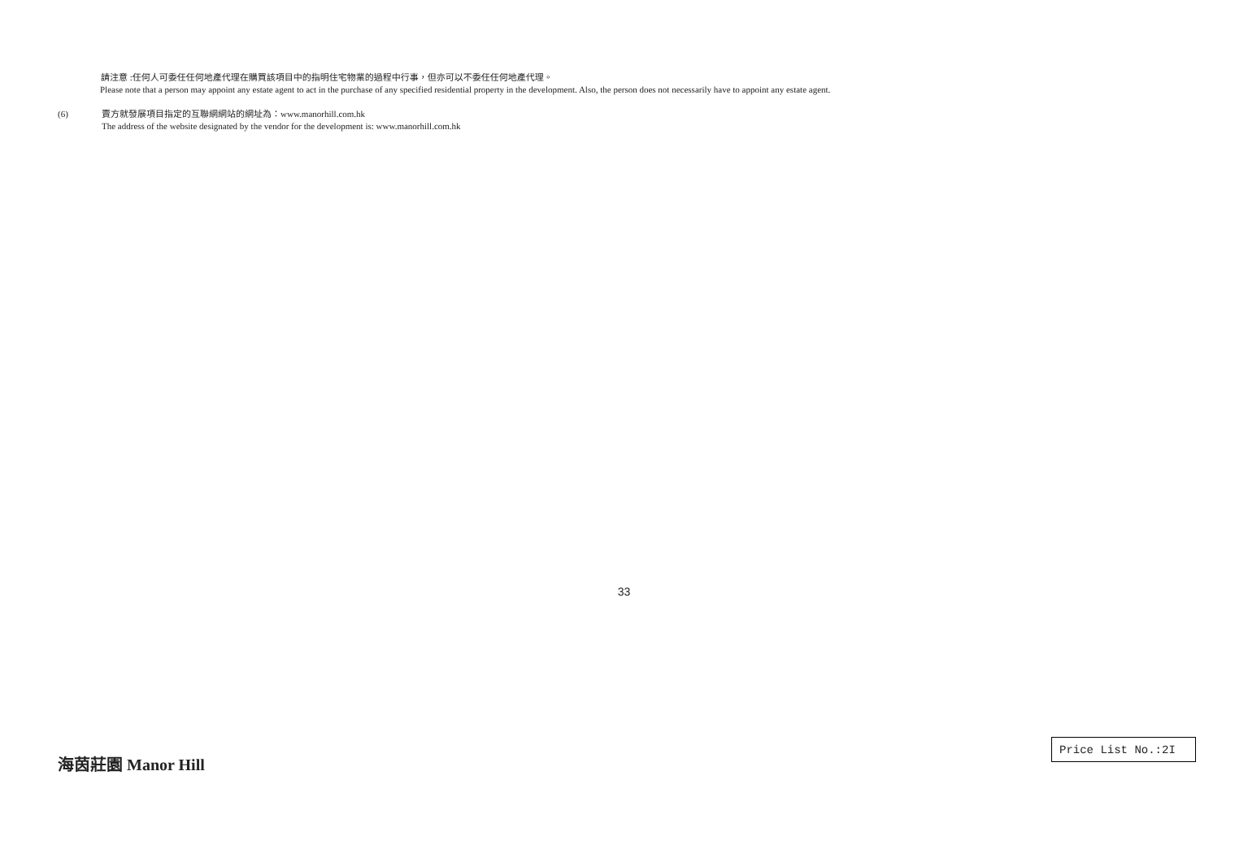請注意 :任何人可委任任何地產代理在購買該項目中的指明住宅物業的過程中行事，但亦可以不委任任何地產代理。
Please note that a person may appoint any estate agent to act in the purchase of any specified residential property in the development. Also, the person does not necessarily have to appoint any estate agent.
(6) 賣方就發展項目指定的互聯網網站的網址為：www.manorhill.com.hk
The address of the website designated by the vendor for the development is: www.manorhill.com.hk
33
海茵莊園 Manor Hill
Price List No.:2I